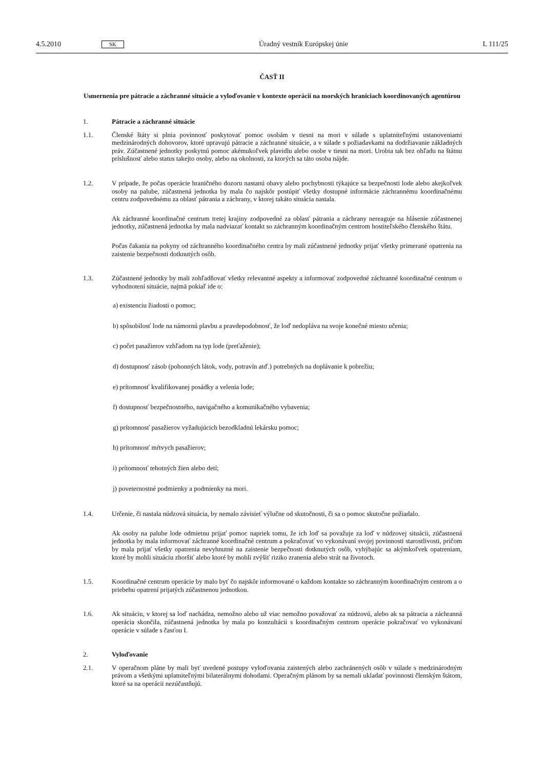4.5.2010 SK Úradný vestník Európskej únie L 111/25
ČASŤ II
Usmernenia pre pátracie a záchranné situácie a vyloďovanie v kontexte operácií na morských hraniciach koordinovaných agentúrou
1. Pátracie a záchranné situácie
1.1. Členské štáty si plnia povinnosť poskytovať pomoc osobám v tiesni na mori v súlade s uplatniteľnými ustanoveniami medzinárodných dohovorov, ktoré upravujú pátracie a záchranné situácie, a v súlade s požiadavkami na dodržiavanie základných práv. Zúčastnené jednotky poskytnú pomoc akémukoľvek plavidlu alebo osobe v tiesni na mori. Urobia tak bez ohľadu na štátnu príslušnosť alebo status takejto osoby, alebo na okolnosti, za ktorých sa táto osoba nájde.
1.2. V prípade, že počas operácie hraničného dozoru nastanú obavy alebo pochybnosti týkajúce sa bezpečnosti lode alebo akejkoľvek osoby na palube, zúčastnená jednotka by mala čo najskôr postúpiť všetky dostupné informácie záchrannému koordinačnému centru zodpovednému za oblasť pátrania a záchrany, v ktorej takáto situácia nastala.
Ak záchranné koordinačné centrum tretej krajiny zodpovedné za oblasť pátrania a záchrany nereaguje na hlásenie zúčastnenej jednotky, zúčastnená jednotka by mala nadviazať kontakt so záchranným koordinačným centrom hostiteľského členského štátu.
Počas čakania na pokyny od záchranného koordinačného centra by mali zúčastnené jednotky prijať všetky primerané opatrenia na zaistenie bezpečnosti dotknutých osôb.
1.3. Zúčastnené jednotky by mali zohľadňovať všetky relevantné aspekty a informovať zodpovedné záchranné koordinačné centrum o vyhodnotení situácie, najmä pokiaľ ide o:
a) existenciu žiadosti o pomoc;
b) spôsobilosť lode na námornú plavbu a pravdepodobnosť, že loď nedopláva na svoje konečné miesto učenia;
c) počet pasažierov vzhľadom na typ lode (preťaženie);
d) dostupnosť zásob (pohonných látok, vody, potravín atď.) potrebných na doplávanie k pobrežiu;
e) prítomnosť kvalifikovanej posádky a velenia lode;
f) dostupnosť bezpečnostného, navigačného a komunikačného vybavenia;
g) prítomnosť pasažierov vyžadujúcich bezodkladnú lekársku pomoc;
h) prítomnosť mŕtvych pasažierov;
i) prítomnosť tehotných žien alebo detí;
j) poveternostné podmienky a podmienky na mori.
1.4. Určenie, či nastala núdzová situácia, by nemalo závisieť výlučne od skutočnosti, či sa o pomoc skutočne požiadalo.
Ak osoby na palube lode odmietnu prijať pomoc napriek tomu, že ich loď sa považuje za loď v núdzovej situácii, zúčastnená jednotka by mala informovať záchranné koordinačné centrum a pokračovať vo vykonávaní svojej povinnosti starostlivosti, pričom by mala prijať všetky opatrenia nevyhnutné na zaistenie bezpečnosti dotknutých osôb, vyhýbajúc sa akýmkoľvek opatreniam, ktoré by mohli situáciu zhoršiť alebo ktoré by mohli zvýšiť riziko zranenia alebo strát na životoch.
1.5. Koordinačné centrum operácie by malo byť čo najskôr informované o každom kontakte so záchranným koordinačným centrom a o priebehu opatrení prijatých zúčastnenou jednotkou.
1.6. Ak situáciu, v ktorej sa loď nachádza, nemožno alebo už viac nemožno považovať za núdzovú, alebo ak sa pátracia a záchranná operácia skončila, zúčastnená jednotka by mala po konzultácii s koordinačným centrom operácie pokračovať vo vykonávaní operácie v súlade s časťou I.
2. Vyloďovanie
2.1. V operačnom pláne by mali byť uvedené postupy vyloďovania zaistených alebo zachránených osôb v súlade s medzinárodným právom a všetkými uplatniteľnými bilaterálnymi dohodami. Operačným plánom by sa nemali ukladať povinnosti členským štátom, ktoré sa na operácii nezúčastňujú.